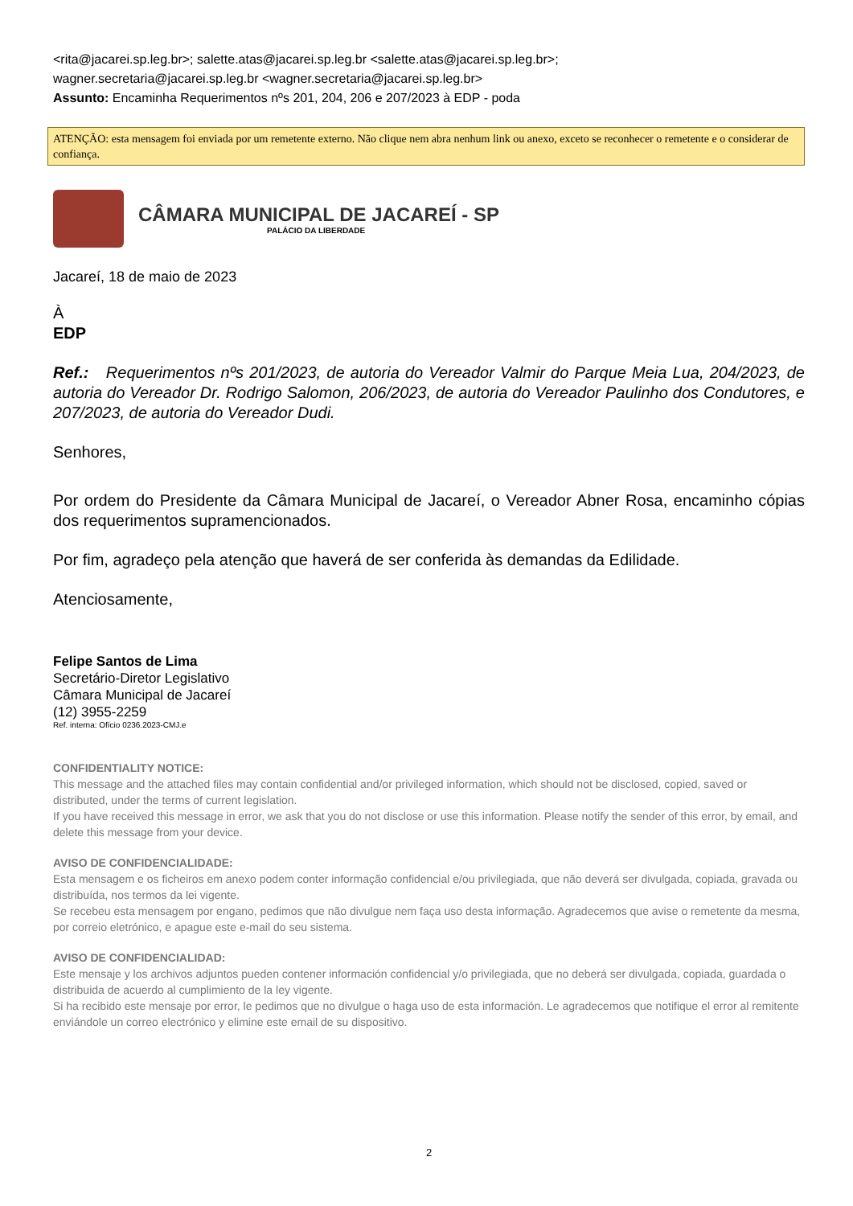<rita@jacarei.sp.leg.br>; salette.atas@jacarei.sp.leg.br <salette.atas@jacarei.sp.leg.br>;
wagner.secretaria@jacarei.sp.leg.br <wagner.secretaria@jacarei.sp.leg.br>
Assunto: Encaminha Requerimentos nºs 201, 204, 206 e 207/2023 à EDP - poda
ATENÇÃO: esta mensagem foi enviada por um remetente externo. Não clique nem abra nenhum link ou anexo, exceto se reconhecer o remetente e o considerar de confiança.
CÂMARA MUNICIPAL DE JACAREÍ - SP
PALÁCIO DA LIBERDADE
Jacareí, 18 de maio de 2023
À
EDP
Ref.: Requerimentos nºs 201/2023, de autoria do Vereador Valmir do Parque Meia Lua, 204/2023, de autoria do Vereador Dr. Rodrigo Salomon, 206/2023, de autoria do Vereador Paulinho dos Condutores, e 207/2023, de autoria do Vereador Dudi.
Senhores,
Por ordem do Presidente da Câmara Municipal de Jacareí, o Vereador Abner Rosa, encaminho cópias dos requerimentos supramencionados.
Por fim, agradeço pela atenção que haverá de ser conferida às demandas da Edilidade.
Atenciosamente,
Felipe Santos de Lima
Secretário-Diretor Legislativo
Câmara Municipal de Jacareí
(12) 3955-2259
Ref. interna: Ofício 0236.2023-CMJ.e
CONFIDENTIALITY NOTICE:
This message and the attached files may contain confidential and/or privileged information, which should not be disclosed, copied, saved or distributed, under the terms of current legislation.
If you have received this message in error, we ask that you do not disclose or use this information. Please notify the sender of this error, by email, and delete this message from your device.
AVISO DE CONFIDENCIALIDADE:
Esta mensagem e os ficheiros em anexo podem conter informação confidencial e/ou privilegiada, que não deverá ser divulgada, copiada, gravada ou distribuída, nos termos da lei vigente.
Se recebeu esta mensagem por engano, pedimos que não divulgue nem faça uso desta informação. Agradecemos que avise o remetente da mesma, por correio eletrónico, e apague este e-mail do seu sistema.
AVISO DE CONFIDENCIALIDAD:
Este mensaje y los archivos adjuntos pueden contener información confidencial y/o privilegiada, que no deberá ser divulgada, copiada, guardada o distribuida de acuerdo al cumplimiento de la ley vigente.
Si ha recibido este mensaje por error, le pedimos que no divulgue o haga uso de esta información. Le agradecemos que notifique el error al remitente enviándole un correo electrónico y elimine este email de su dispositivo.
2